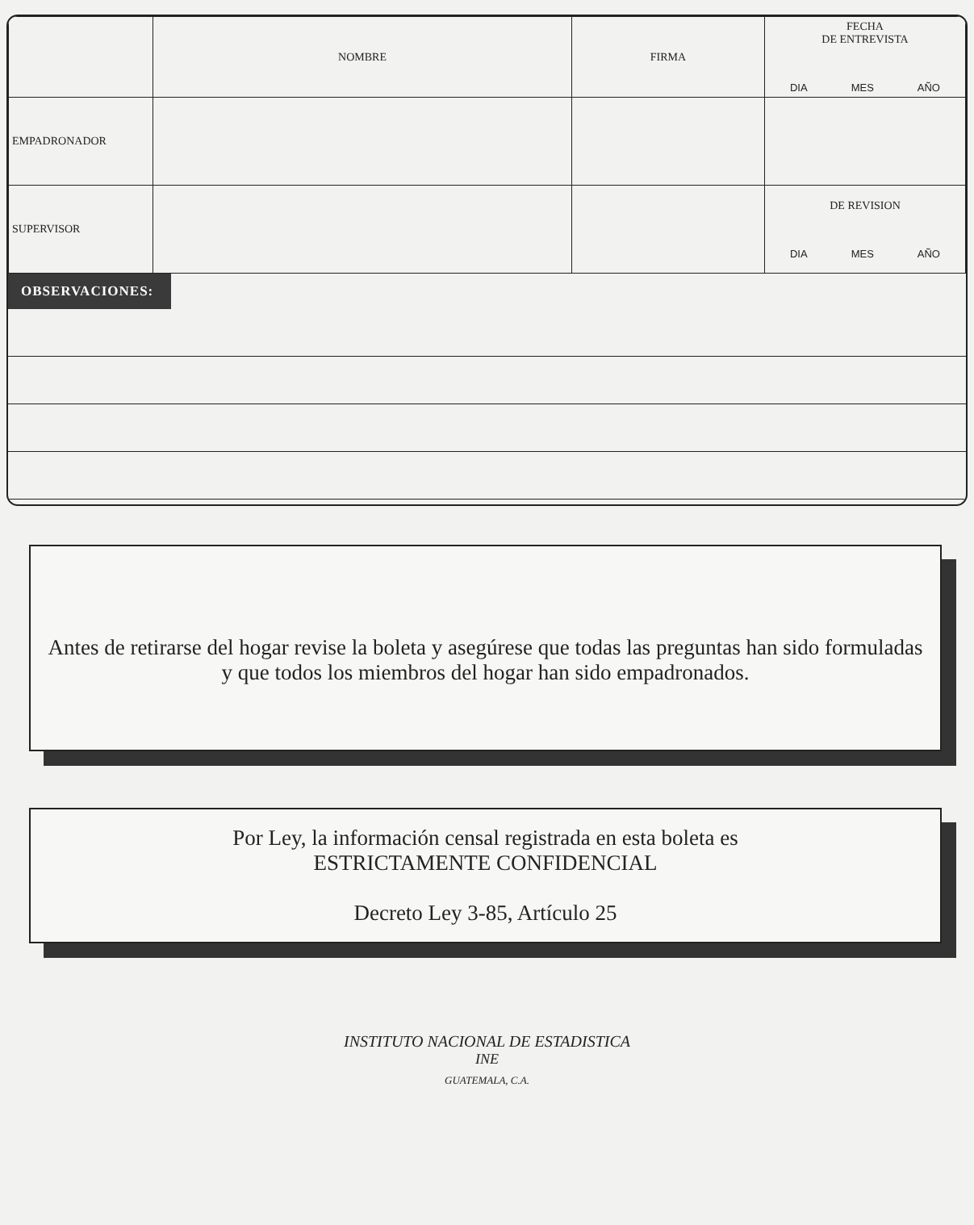| | NOMBRE | FIRMA | FECHA DE ENTREVISTA DIA MES AÑO |
| --- | --- | --- | --- |
| EMPADRONADOR | | | |
| SUPERVISOR | | | DE REVISION DIA MES AÑO |
OBSERVACIONES:
Antes de retirarse del hogar revise la boleta y asegúrese que todas las preguntas han sido formuladas y que todos los miembros del hogar han sido empadronados.
Por Ley, la información censal registrada en esta boleta es
ESTRICTAMENTE CONFIDENCIAL
Decreto Ley 3-85, Artículo 25
INSTITUTO NACIONAL DE ESTADISTICA
INE
GUATEMALA, C.A.